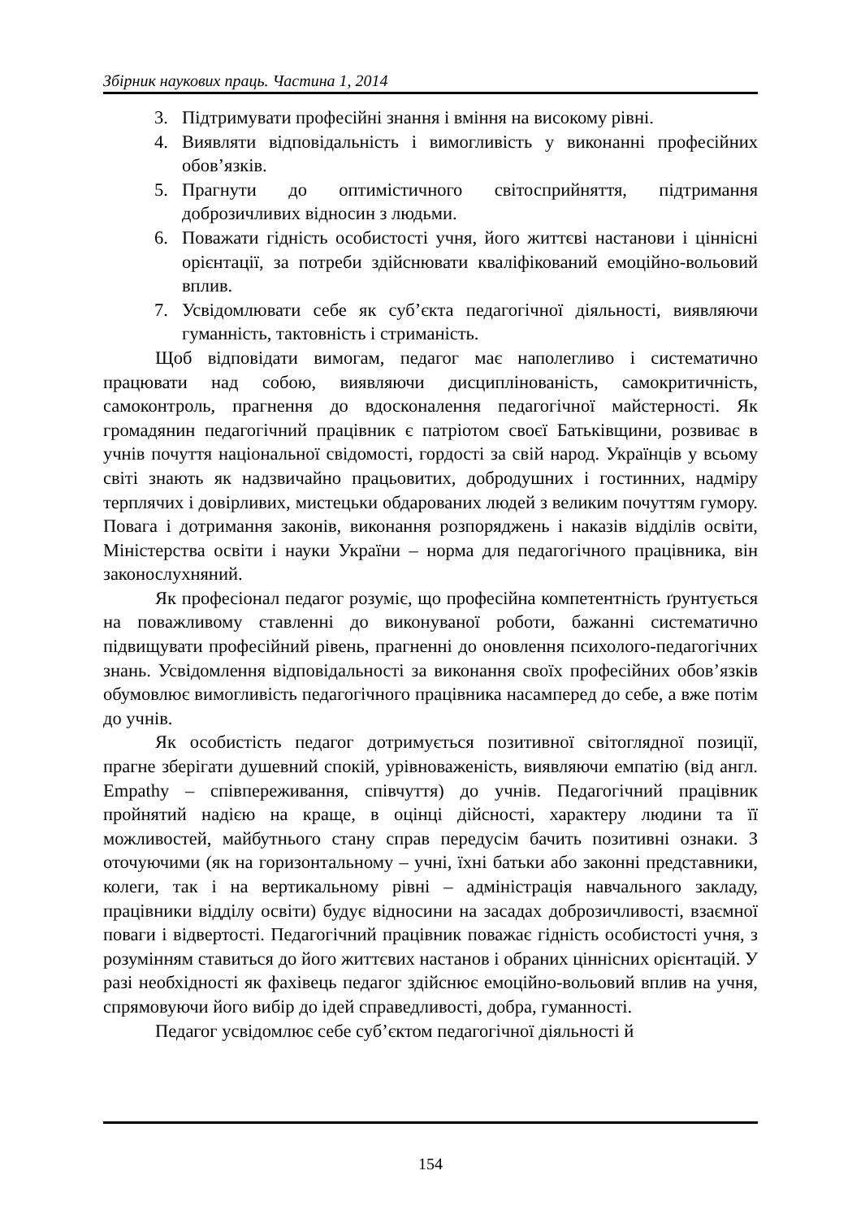Збірник наукових праць. Частина 1, 2014
3. Підтримувати професійні знання і вміння на високому рівні.
4. Виявляти відповідальність і вимогливість у виконанні професійних обов’язків.
5. Прагнути до оптимістичного світосприйняття, підтримання доброзичливих відносин з людьми.
6. Поважати гідність особистості учня, його життєві настанови і ціннісні орієнтації, за потреби здійснювати кваліфікований емоційно-вольовий вплив.
7. Усвідомлювати себе як суб’єкта педагогічної діяльності, виявляючи гуманність, тактовність і стриманість.
Щоб відповідати вимогам, педагог має наполегливо і систематично працювати над собою, виявляючи дисциплінованість, самокритичність, самоконтроль, прагнення до вдосконалення педагогічної майстерності. Як громадянин педагогічний працівник є патріотом своєї Батьківщини, розвиває в учнів почуття національної свідомості, гордості за свій народ. Українців у всьому світі знають як надзвичайно працьовитих, добродушних і гостинних, надміру терплячих і довірливих, мистецьки обдарованих людей з великим почуттям гумору. Повага і дотримання законів, виконання розпоряджень і наказів відділів освіти, Міністерства освіти і науки України – норма для педагогічного працівника, він законослухняний.
Як професіонал педагог розуміє, що професійна компетентність ґрунтується на поважливому ставленні до виконуваної роботи, бажанні систематично підвищувати професійний рівень, прагненні до оновлення психолого-педагогічних знань. Усвідомлення відповідальності за виконання своїх професійних обов’язків обумовлює вимогливість педагогічного працівника насамперед до себе, а вже потім до учнів.
Як особистість педагог дотримується позитивної світоглядної позиції, прагне зберігати душевний спокій, урівноваженість, виявляючи емпатію (від англ. Empathy – співпереживання, співчуття) до учнів. Педагогічний працівник пройнятий надією на краще, в оцінці дійсності, характеру людини та її можливостей, майбутнього стану справ передусім бачить позитивні ознаки. З оточуючими (як на горизонтальному – учні, їхні батьки або законні представники, колеги, так і на вертикальному рівні – адміністрація навчального закладу, працівники відділу освіти) будує відносини на засадах доброзичливості, взаємної поваги і відвертості. Педагогічний працівник поважає гідність особистості учня, з розумінням ставиться до його життєвих настанов і обраних ціннісних орієнтацій. У разі необхідності як фахівець педагог здійснює емоційно-вольовий вплив на учня, спрямовуючи його вибір до ідей справедливості, добра, гуманності.
Педагог усвідомлює себе суб’єктом педагогічної діяльності й
154